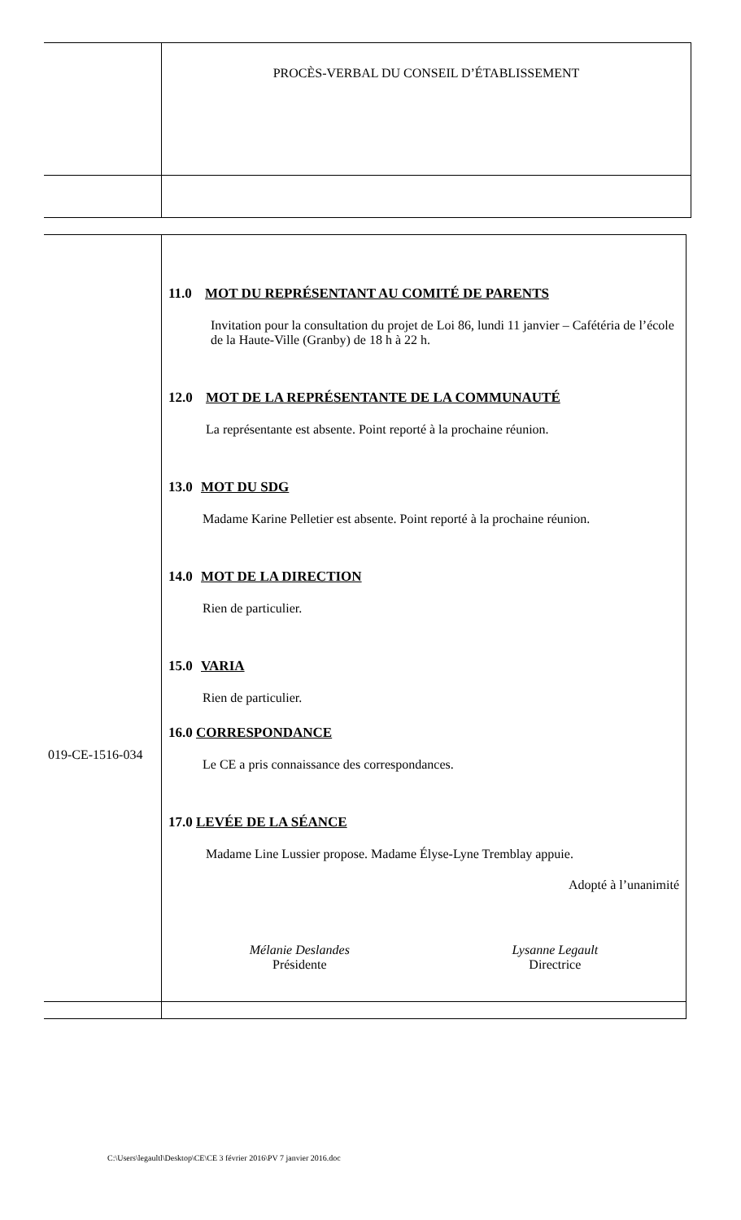| | PROCÈS-VERBAL DU CONSEIL D’ÉTABLISSEMENT |
| 019-CE-1516-034 | 11.0 MOT DU REPRÉSENTANT AU COMITÉ DE PARENTS Invitation pour la consultation du projet de Loi 86, lundi 11 janvier – Cafétéria de l’école de la Haute-Ville (Granby) de 18 h à 22 h. 12.0 MOT DE LA REPRÉSENTANTE DE LA COMMUNAUTÉ La représentante est absente. Point reporté à la prochaine réunion. 13.0 MOT DU SDG Madame Karine Pelletier est absente. Point reporté à la prochaine réunion. 14.0 MOT DE LA DIRECTION Rien de particulier. 15.0 VARIA Rien de particulier. 16.0 CORRESPONDANCE Le CE a pris connaissance des correspondances. 17.0 LEVÉE DE LA SÉANCE Madame Line Lussier propose. Madame Élyse-Lyne Tremblay appuie. Adopté à l’unanimité Mélanie Deslandes Présidente Lysanne Legault Directrice |
C:\Users\legaultl\Desktop\CE\CE 3 février 2016\PV 7 janvier 2016.doc